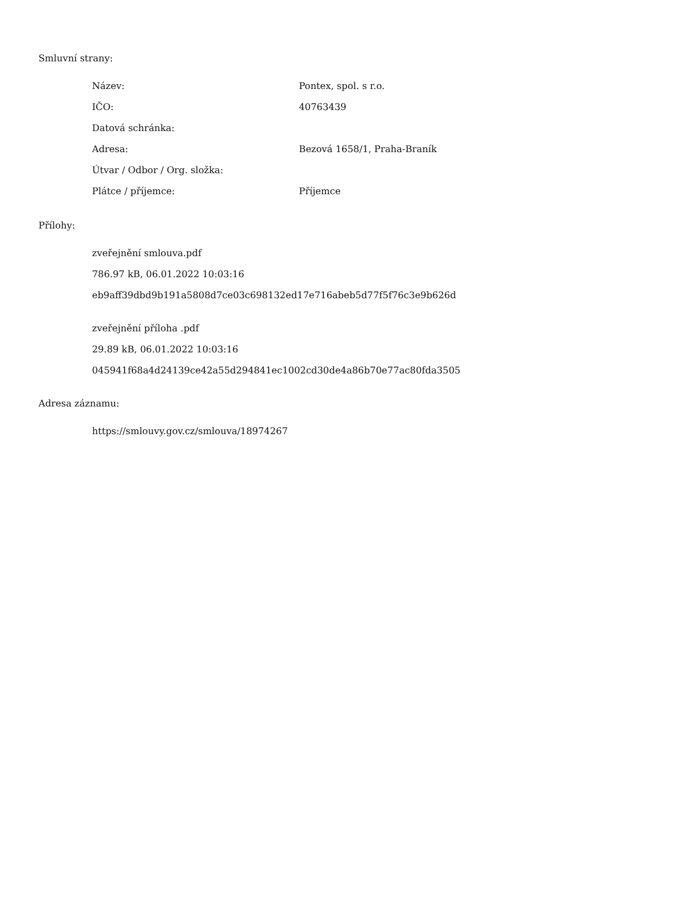Smluvní strany:
| Název: | Pontex, spol. s r.o. |
| IČO: | 40763439 |
| Datová schránka: | |
| Adresa: | Bezová 1658/1, Praha-Braník |
| Útvar / Odbor / Org. složka: | |
| Plátce / příjemce: | Příjemce |
Přílohy:
zveřejnění smlouva.pdf
786.97 kB, 06.01.2022 10:03:16
eb9aff39dbd9b191a5808d7ce03c698132ed17e716abeb5d77f5f76c3e9b626d
zveřejnění příloha .pdf
29.89 kB, 06.01.2022 10:03:16
045941f68a4d24139ce42a55d294841ec1002cd30de4a86b70e77ac80fda3505
Adresa záznamu:
https://smlouvy.gov.cz/smlouva/18974267